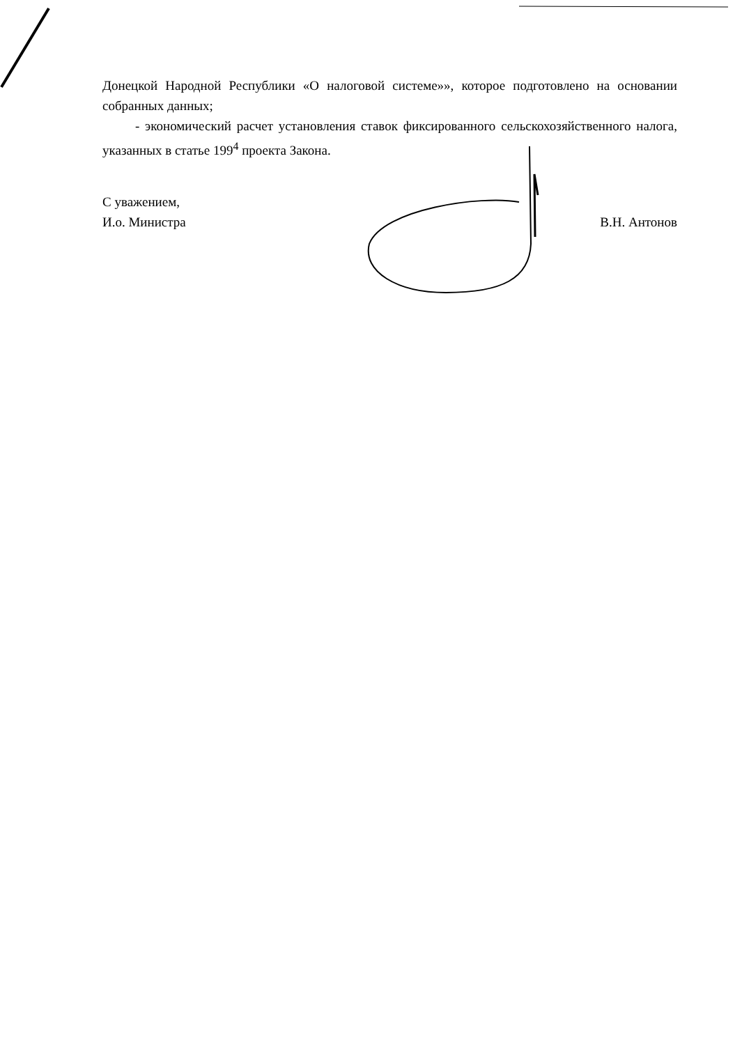Донецкой Народной Республики «О налоговой системе»», которое подготовлено на основании собранных данных;
- экономический расчет установления ставок фиксированного сельскохозяйственного налога, указанных в статье 199<sup>4</sup> проекта Закона.
С уважением,
И.о. Министра
В.Н. Антонов